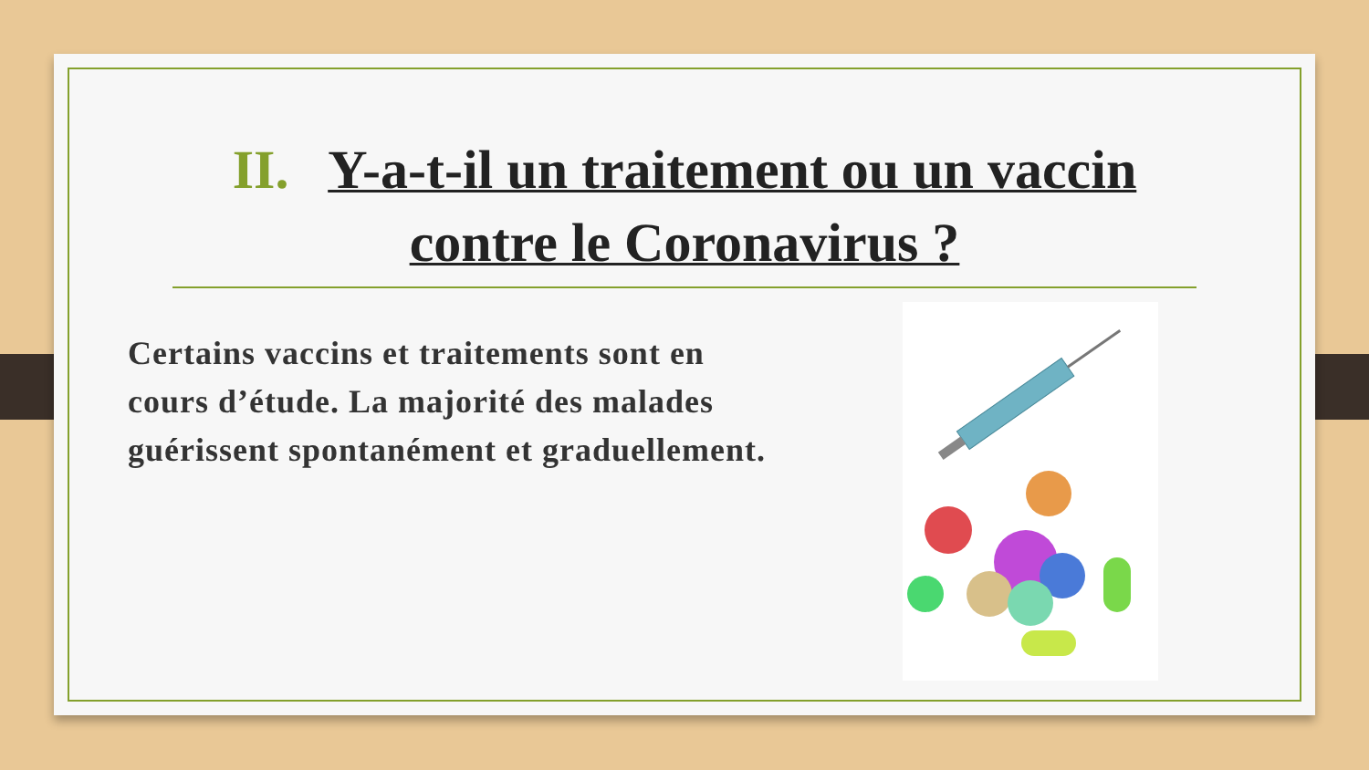II. Y-a-t-il un traitement ou un vaccin contre le Coronavirus ?
Certains vaccins et traitements sont en cours d’étude. La majorité des malades guérissent spontanément et graduellement.